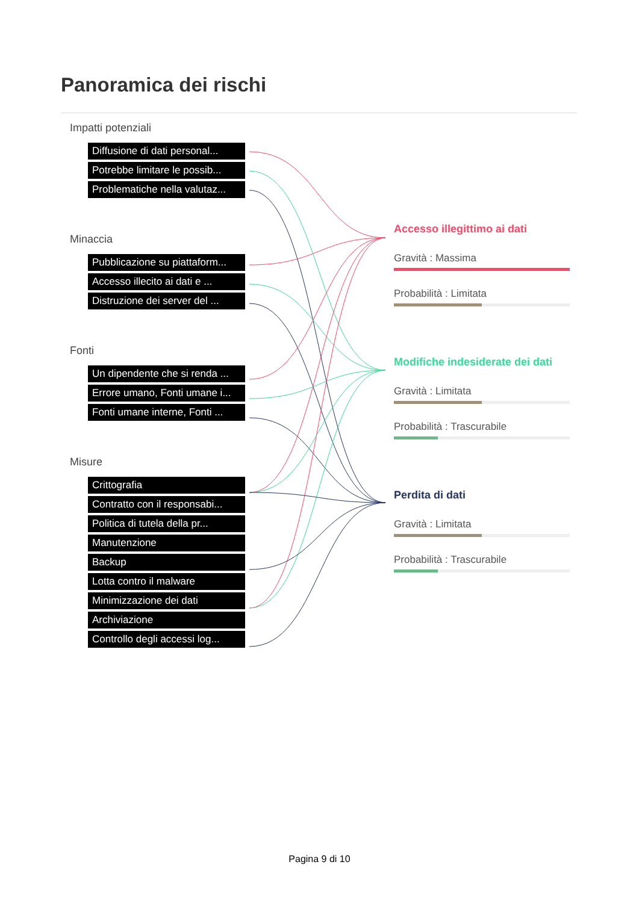Panoramica dei rischi
Impatti potenziali
Diffusione di dati personal...
Potrebbe limitare le possib...
Problematiche nella valutaz...
Minaccia
Pubblicazione su piattaform...
Accesso illecito ai dati e ...
Distruzione dei server del ...
Fonti
Un dipendente che si renda ...
Errore umano, Fonti umane i...
Fonti umane interne, Fonti ...
Misure
Crittografia
Contratto con il responsabi...
Politica di tutela della pr...
Manutenzione
Backup
Lotta contro il malware
Minimizzazione dei dati
Archiviazione
Controllo degli accessi log...
Accesso illegittimo ai dati
Gravità : Massima
Probabilità : Limitata
Modifiche indesiderate dei dati
Gravità : Limitata
Probabilità : Trascurabile
Perdita di dati
Gravità : Limitata
Probabilità : Trascurabile
Pagina 9 di 10